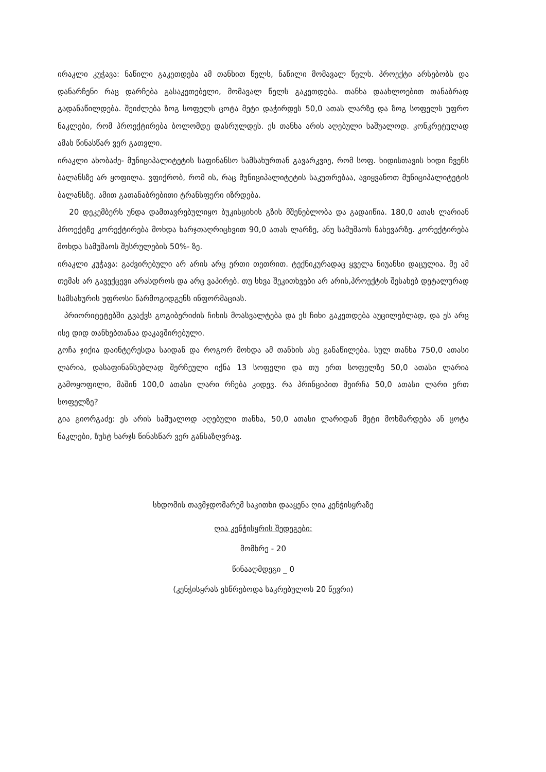ირაკლი კუჭავა: ნაწილი გაკეთდება ამ თანხით წელს, ნაწილი მომავალ წელს. პროექტი არსებობს და დანარჩენი რაც დარჩება გასაკეთებელი, მომავალ წელს გაკეთდება. თანხა დაახლოებით თანაბრად გადანაწილდება. შეიძლება ზოგ სოფელს ცოტა მეტი დაჭირდეს 50,0 ათას ლარზე და ზოგ სოფელს უფრო ნაკლები, რომ პროექტირება ბოლომდე დასრულდეს. ეს თანხა არის აღებული საშუალოდ. კონკრეტულად ამას წინასწარ ვერ გათვლი.
ირაკლი ახობაძე- მუნიციპალიტეტის საფინანსო სამსახურთან გავარკვიე, რომ სოფ. ხიდისთავის ხიდი ჩვენს ბალანსზე არ ყოფილა. ვფიქრობ, რომ ის, რაც მუნიციპალიტეტის საკუთრებაა, ავიყვანოთ მუნიციპალიტეტის ბალანსზე. ამით გათანაბრებითი ტრანსფერი იზრდება.
20 დეკემბერს უნდა დამთავრებულიყო ბუკისციხის გზის მშენებლობა და გადაიწია. 180,0 ათას ლარიან პროექტზე კორექტირება მოხდა ხარჯთაღრიცხვით 90,0 ათას ლარზე, ანუ სამუშაოს ნახევარზე. კორექტირება მოხდა სამუშაოს შესრულების 50%- ზე.
ირაკლი კუჭავა: გაძვირებული არ არის არც ერთი თეთრით. ტექნიკურადაც ყველა ნიუანსი დაცულია. მე ამ თემას არ გავექცევი არასდროს და არც ვაპირებ. თუ სხვა შეკითხვები არ არის,პროექტის შესახებ დეტალურად სამსახურის უფროსი წარმოგიდგენს ინფორმაციას.
პრიორიტეტებში გვაქვს გოგიბერიძის ჩიხის მოასვალტება და ეს ჩიხი გაკეთდება აუცილებლად, და ეს არც ისე დიდ თანხებთანაა დაკავშირებული.
გოჩა ჯიქია დაინტერესდა საიდან და როგორ მოხდა ამ თანხის ასე განაწილება. სულ თანხა 750,0 ათასი ლარია, დასაფინანსებლად შერჩეული იქნა 13 სოფელი და თუ ერთ სოფელზე 50,0 ათასი ლარია გამოყოფილი, მაშინ 100,0 ათასი ლარი რჩება კიდევ. რა პრინციპით შეირჩა 50,0 ათასი ლარი ერთ სოფელზე?
გია გიორგაძე: ეს არის საშუალოდ აღებული თანხა, 50,0 ათასი ლარიდან მეტი მოხმარდება ან ცოტა ნაკლები, ზუსტ ხარჯს წინასწარ ვერ განსაზღვრავ.
სხდომის თავმჯდომარემ საკითხი დააყენა ღია კენჭისყრაზე
ღია კენჭისყრის შედეგები:
მომხრე - 20
წინააღმდეგი _ 0
(კენჭისყრას ესწრებოდა საკრებულოს 20 წევრი)